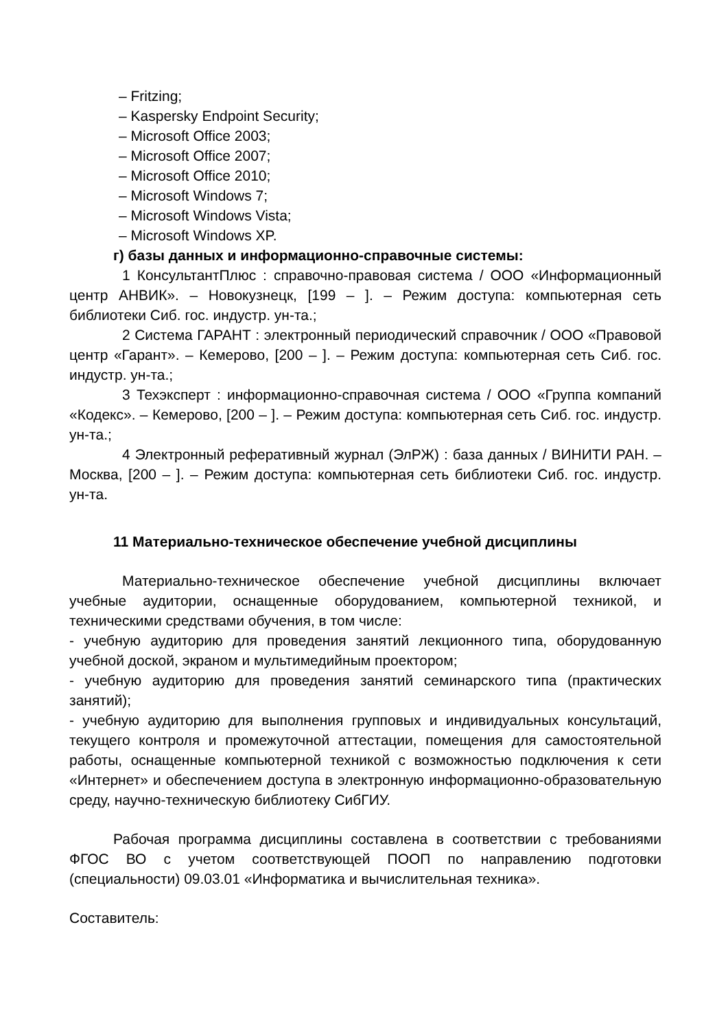– Fritzing;
– Kaspersky Endpoint Security;
– Microsoft Office 2003;
– Microsoft Office 2007;
– Microsoft Office 2010;
– Microsoft Windows 7;
– Microsoft Windows Vista;
– Microsoft Windows XP.
г) базы данных и информационно-справочные системы:
1 КонсультантПлюс : справочно-правовая система / ООО «Информационный центр АНВИК». – Новокузнецк, [199 – ]. – Режим доступа: компьютерная сеть библиотеки Сиб. гос. индустр. ун-та.;
2 Система ГАРАНТ : электронный периодический справочник / ООО «Правовой центр «Гарант». – Кемерово, [200 – ]. – Режим доступа: компьютерная сеть Сиб. гос. индустр. ун-та.;
3 Техэксперт : информационно-справочная система / ООО «Группа компаний «Кодекс». – Кемерово, [200 – ]. – Режим доступа: компьютерная сеть Сиб. гос. индустр. ун-та.;
4 Электронный реферативный журнал (ЭлРЖ) : база данных / ВИНИТИ РАН. – Москва, [200 – ]. – Режим доступа: компьютерная сеть библиотеки Сиб. гос. индустр. ун-та.
11 Материально-техническое обеспечение учебной дисциплины
Материально-техническое обеспечение учебной дисциплины включает учебные аудитории, оснащенные оборудованием, компьютерной техникой, и техническими средствами обучения, в том числе:
- учебную аудиторию для проведения занятий лекционного типа, оборудованную учебной доской, экраном и мультимедийным проектором;
- учебную аудиторию для проведения занятий семинарского типа (практических занятий);
- учебную аудиторию для выполнения групповых и индивидуальных консультаций, текущего контроля и промежуточной аттестации, помещения для самостоятельной работы, оснащенные компьютерной техникой с возможностью подключения к сети «Интернет» и обеспечением доступа в электронную информационно-образовательную среду, научно-техническую библиотеку СибГИУ.
Рабочая программа дисциплины составлена в соответствии с требованиями ФГОС ВО с учетом соответствующей ПООП по направлению подготовки (специальности) 09.03.01 «Информатика и вычислительная техника».
Составитель: